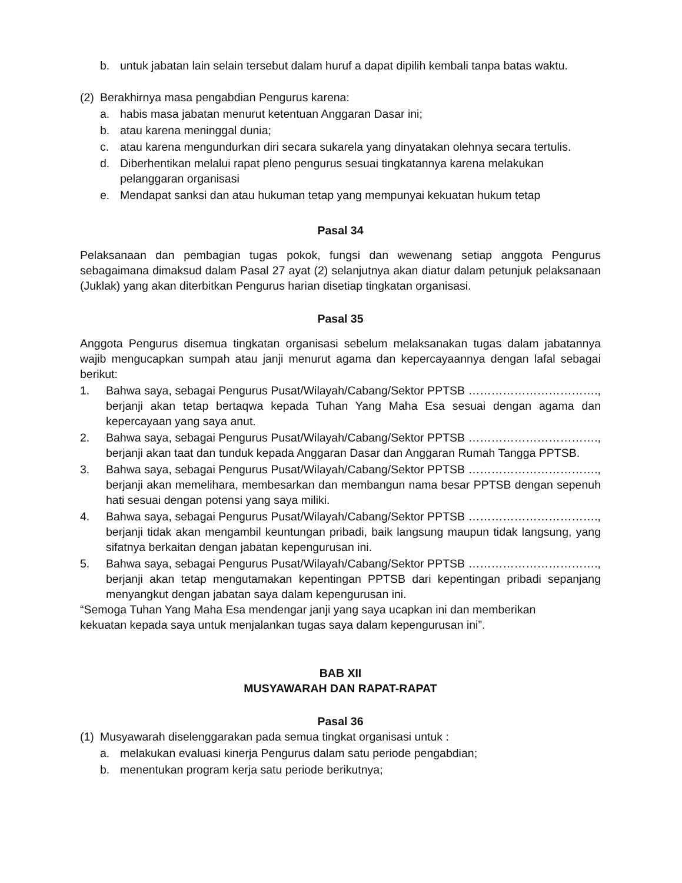b. untuk jabatan lain selain tersebut dalam huruf a dapat dipilih kembali tanpa batas waktu.
(2) Berakhirnya masa pengabdian Pengurus karena:
a. habis masa jabatan menurut ketentuan Anggaran Dasar ini;
b. atau karena meninggal dunia;
c. atau karena mengundurkan diri secara sukarela yang dinyatakan olehnya secara tertulis.
d. Diberhentikan melalui rapat pleno pengurus sesuai tingkatannya karena melakukan pelanggaran organisasi
e. Mendapat sanksi dan atau hukuman tetap yang mempunyai kekuatan hukum tetap
Pasal 34
Pelaksanaan dan pembagian tugas pokok, fungsi dan wewenang setiap anggota Pengurus sebagaimana dimaksud dalam Pasal 27 ayat (2) selanjutnya akan diatur dalam petunjuk pelaksanaan (Juklak) yang akan diterbitkan Pengurus harian disetiap tingkatan organisasi.
Pasal 35
Anggota Pengurus disemua tingkatan organisasi sebelum melaksanakan tugas dalam jabatannya wajib mengucapkan sumpah atau janji menurut agama dan kepercayaannya dengan lafal sebagai berikut:
1. Bahwa saya, sebagai Pengurus Pusat/Wilayah/Cabang/Sektor PPTSB ……………………………., berjanji akan tetap bertaqwa kepada Tuhan Yang Maha Esa sesuai dengan agama dan kepercayaan yang saya anut.
2. Bahwa saya, sebagai Pengurus Pusat/Wilayah/Cabang/Sektor PPTSB ……………………………., berjanji akan taat dan tunduk kepada Anggaran Dasar dan Anggaran Rumah Tangga PPTSB.
3. Bahwa saya, sebagai Pengurus Pusat/Wilayah/Cabang/Sektor PPTSB ……………………………., berjanji akan memelihara, membesarkan dan membangun nama besar PPTSB dengan sepenuh hati sesuai dengan potensi yang saya miliki.
4. Bahwa saya, sebagai Pengurus Pusat/Wilayah/Cabang/Sektor PPTSB ……………………………., berjanji tidak akan mengambil keuntungan pribadi, baik langsung maupun tidak langsung, yang sifatnya berkaitan dengan jabatan kepengurusan ini.
5. Bahwa saya, sebagai Pengurus Pusat/Wilayah/Cabang/Sektor PPTSB ……………………………., berjanji akan tetap mengutamakan kepentingan PPTSB dari kepentingan pribadi sepanjang menyangkut dengan jabatan saya dalam kepengurusan ini.
“Semoga Tuhan Yang Maha Esa mendengar janji yang saya ucapkan ini dan memberikan
kekuatan kepada saya untuk menjalankan tugas saya dalam kepengurusan ini”.
BAB XII
MUSYAWARAH DAN RAPAT-RAPAT
Pasal 36
(1) Musyawarah diselenggarakan pada semua tingkat organisasi untuk :
a. melakukan evaluasi kinerja Pengurus dalam satu periode pengabdian;
b. menentukan program kerja satu periode berikutnya;